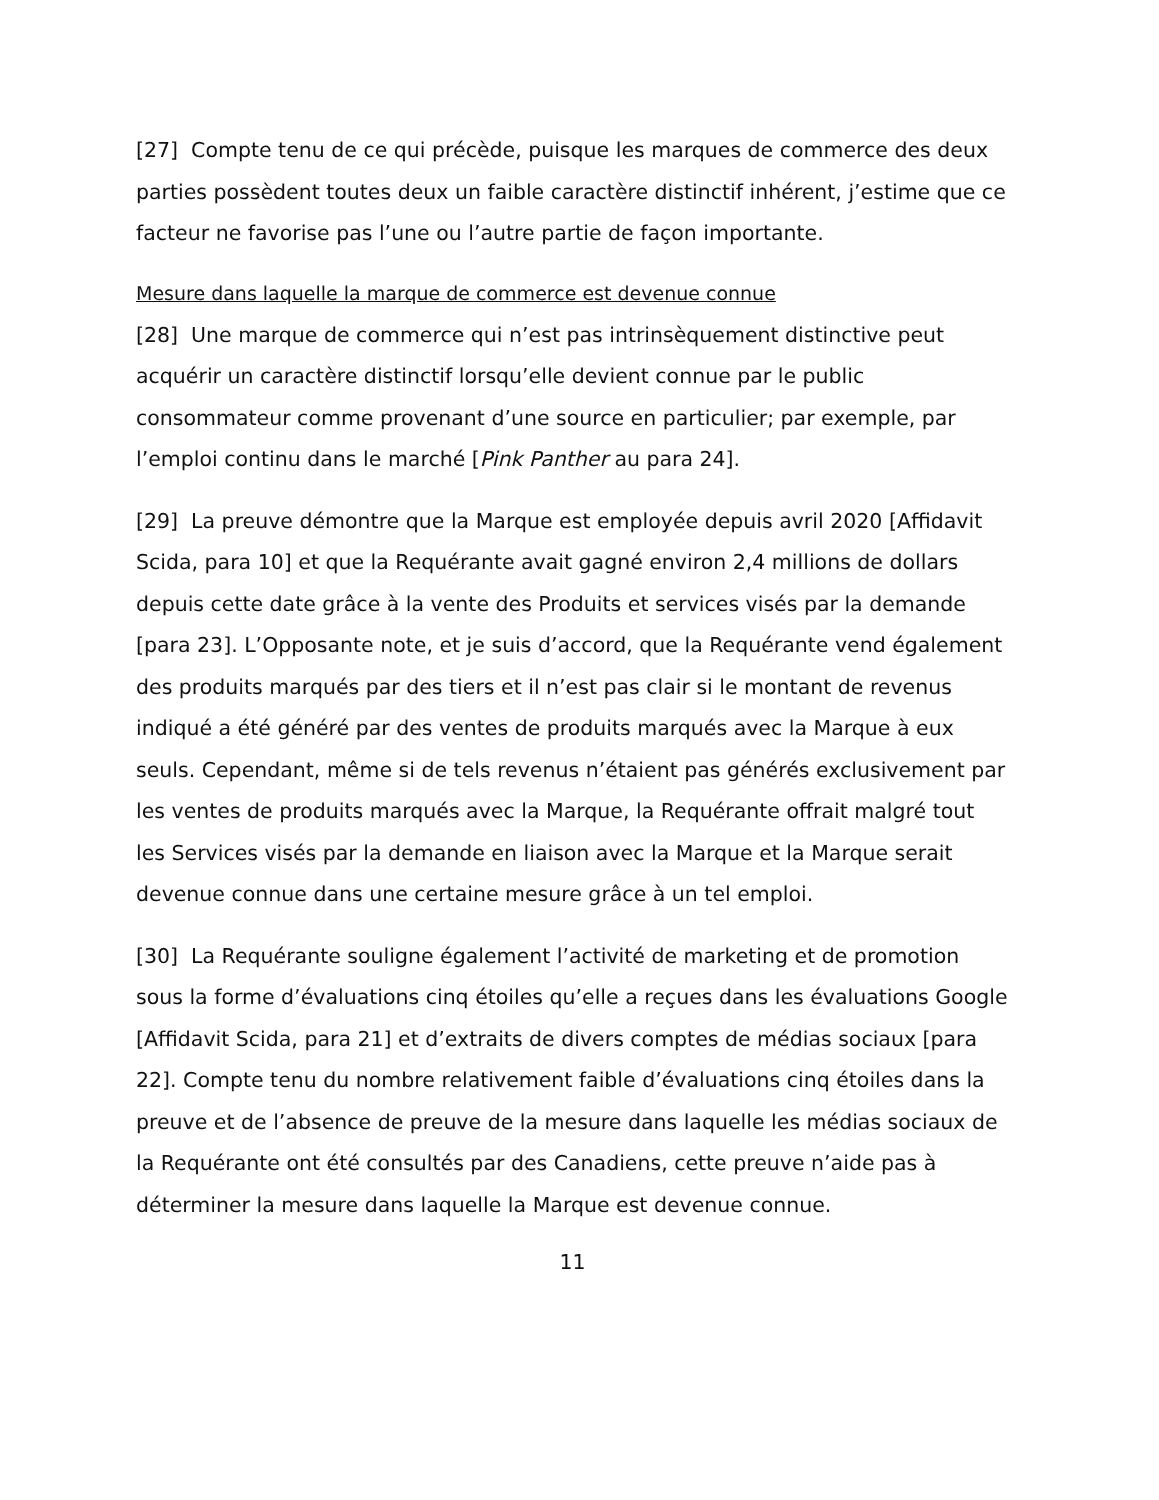[27] Compte tenu de ce qui précède, puisque les marques de commerce des deux parties possèdent toutes deux un faible caractère distinctif inhérent, j’estime que ce facteur ne favorise pas l’une ou l’autre partie de façon importante.
Mesure dans laquelle la marque de commerce est devenue connue
[28] Une marque de commerce qui n’est pas intrinsèquement distinctive peut acquérir un caractère distinctif lorsqu’elle devient connue par le public consommateur comme provenant d’une source en particulier; par exemple, par l’emploi continu dans le marché [Pink Panther au para 24].
[29] La preuve démontre que la Marque est employée depuis avril 2020 [Affidavit Scida, para 10] et que la Requérante avait gagné environ 2,4 millions de dollars depuis cette date grâce à la vente des Produits et services visés par la demande [para 23]. L’Opposante note, et je suis d’accord, que la Requérante vend également des produits marqués par des tiers et il n’est pas clair si le montant de revenus indiqué a été généré par des ventes de produits marqués avec la Marque à eux seuls. Cependant, même si de tels revenus n’étaient pas générés exclusivement par les ventes de produits marqués avec la Marque, la Requérante offrait malgré tout les Services visés par la demande en liaison avec la Marque et la Marque serait devenue connue dans une certaine mesure grâce à un tel emploi.
[30] La Requérante souligne également l’activité de marketing et de promotion sous la forme d’évaluations cinq étoiles qu’elle a reçues dans les évaluations Google [Affidavit Scida, para 21] et d’extraits de divers comptes de médias sociaux [para 22]. Compte tenu du nombre relativement faible d’évaluations cinq étoiles dans la preuve et de l’absence de preuve de la mesure dans laquelle les médias sociaux de la Requérante ont été consultés par des Canadiens, cette preuve n’aide pas à déterminer la mesure dans laquelle la Marque est devenue connue.
11